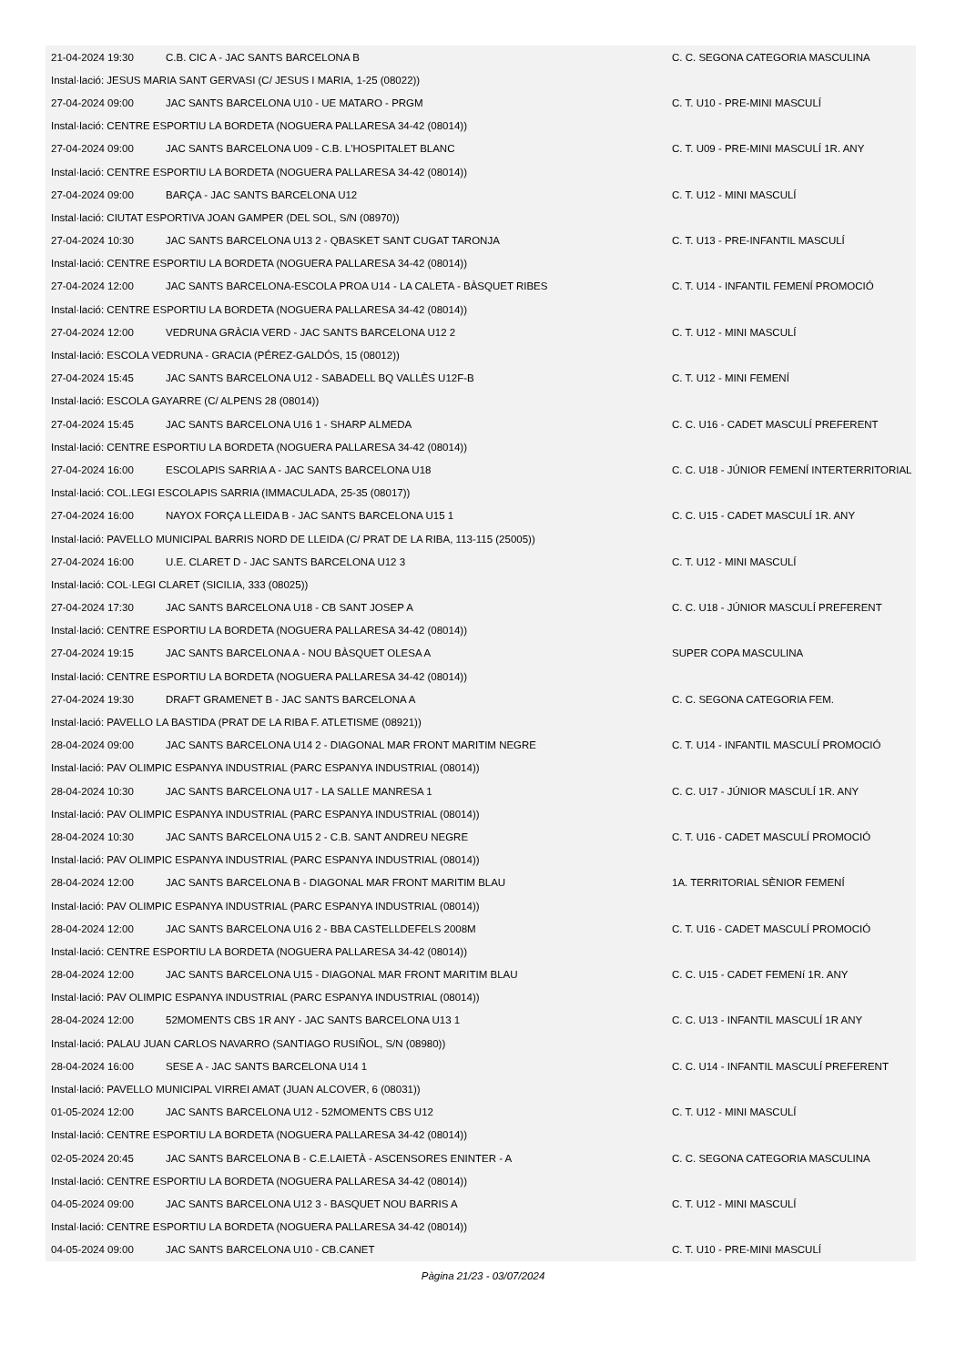| 21-04-2024 19:30 | C.B. CIC A - JAC SANTS BARCELONA B | C. C. SEGONA CATEGORIA MASCULINA |
| Instal·lació: JESUS MARIA SANT GERVASI (C/ JESUS I MARIA, 1-25 (08022)) | | |
| 27-04-2024 09:00 | JAC SANTS BARCELONA U10 - UE MATARO - PRGM | C. T. U10 - PRE-MINI MASCULÍ |
| Instal·lació: CENTRE ESPORTIU LA BORDETA (NOGUERA PALLARESA 34-42 (08014)) | | |
| 27-04-2024 09:00 | JAC SANTS BARCELONA U09 - C.B. L'HOSPITALET BLANC | C. T. U09 - PRE-MINI MASCULÍ 1R. ANY |
| Instal·lació: CENTRE ESPORTIU LA BORDETA (NOGUERA PALLARESA 34-42 (08014)) | | |
| 27-04-2024 09:00 | BARÇA - JAC SANTS BARCELONA U12 | C. T. U12 - MINI MASCULÍ |
| Instal·lació: CIUTAT ESPORTIVA JOAN GAMPER (DEL SOL, S/N (08970)) | | |
| 27-04-2024 10:30 | JAC SANTS BARCELONA U13 2 - QBASKET SANT CUGAT TARONJA | C. T. U13 - PRE-INFANTIL MASCULÍ |
| Instal·lació: CENTRE ESPORTIU LA BORDETA (NOGUERA PALLARESA 34-42 (08014)) | | |
| 27-04-2024 12:00 | JAC SANTS BARCELONA-ESCOLA PROA U14 - LA CALETA - BÀSQUET RIBES | C. T. U14 - INFANTIL FEMENÍ PROMOCIÓ |
| Instal·lació: CENTRE ESPORTIU LA BORDETA (NOGUERA PALLARESA 34-42 (08014)) | | |
| 27-04-2024 12:00 | VEDRUNA GRÀCIA VERD - JAC SANTS BARCELONA U12 2 | C. T. U12 - MINI MASCULÍ |
| Instal·lació: ESCOLA VEDRUNA - GRACIA (PÉREZ-GALDÓS, 15 (08012)) | | |
| 27-04-2024 15:45 | JAC SANTS BARCELONA U12 - SABADELL BQ VALLÈS U12F-B | C. T. U12 - MINI FEMENÍ |
| Instal·lació: ESCOLA GAYARRE (C/ ALPENS 28 (08014)) | | |
| 27-04-2024 15:45 | JAC SANTS BARCELONA U16 1 - SHARP ALMEDA | C. C. U16 - CADET MASCULÍ PREFERENT |
| Instal·lació: CENTRE ESPORTIU LA BORDETA (NOGUERA PALLARESA 34-42 (08014)) | | |
| 27-04-2024 16:00 | ESCOLAPIS SARRIA A - JAC SANTS BARCELONA U18 | C. C. U18 - JÚNIOR FEMENÍ INTERTERRITORIAL |
| Instal·lació: COL.LEGI ESCOLAPIS SARRIA (IMMACULADA, 25-35 (08017)) | | |
| 27-04-2024 16:00 | NAYOX FORÇA LLEIDA B - JAC SANTS BARCELONA U15 1 | C. C. U15 - CADET MASCULÍ 1R. ANY |
| Instal·lació: PAVELLO MUNICIPAL BARRIS NORD DE LLEIDA (C/ PRAT DE LA RIBA, 113-115 (25005)) | | |
| 27-04-2024 16:00 | U.E. CLARET D - JAC SANTS BARCELONA U12 3 | C. T. U12 - MINI MASCULÍ |
| Instal·lació: COL·LEGI CLARET (SICILIA, 333 (08025)) | | |
| 27-04-2024 17:30 | JAC SANTS BARCELONA U18 - CB SANT JOSEP A | C. C. U18 - JÚNIOR MASCULÍ PREFERENT |
| Instal·lació: CENTRE ESPORTIU LA BORDETA (NOGUERA PALLARESA 34-42 (08014)) | | |
| 27-04-2024 19:15 | JAC SANTS BARCELONA A - NOU BÀSQUET OLESA A | SUPER COPA MASCULINA |
| Instal·lació: CENTRE ESPORTIU LA BORDETA (NOGUERA PALLARESA 34-42 (08014)) | | |
| 27-04-2024 19:30 | DRAFT GRAMENET B - JAC SANTS BARCELONA A | C. C. SEGONA CATEGORIA FEM. |
| Instal·lació: PAVELLO LA BASTIDA (PRAT DE LA RIBA F. ATLETISME (08921)) | | |
| 28-04-2024 09:00 | JAC SANTS BARCELONA U14 2 - DIAGONAL MAR FRONT MARITIM NEGRE | C. T. U14 - INFANTIL MASCULÍ PROMOCIÓ |
| Instal·lació: PAV OLIMPIC ESPANYA INDUSTRIAL (PARC ESPANYA INDUSTRIAL (08014)) | | |
| 28-04-2024 10:30 | JAC SANTS BARCELONA U17 - LA SALLE MANRESA 1 | C. C. U17 - JÚNIOR MASCULÍ 1R. ANY |
| Instal·lació: PAV OLIMPIC ESPANYA INDUSTRIAL (PARC ESPANYA INDUSTRIAL (08014)) | | |
| 28-04-2024 10:30 | JAC SANTS BARCELONA U15 2 - C.B. SANT ANDREU NEGRE | C. T. U16 - CADET MASCULÍ PROMOCIÓ |
| Instal·lació: PAV OLIMPIC ESPANYA INDUSTRIAL (PARC ESPANYA INDUSTRIAL (08014)) | | |
| 28-04-2024 12:00 | JAC SANTS BARCELONA B - DIAGONAL MAR FRONT MARITIM BLAU | 1A. TERRITORIAL SÈNIOR FEMENÍ |
| Instal·lació: PAV OLIMPIC ESPANYA INDUSTRIAL (PARC ESPANYA INDUSTRIAL (08014)) | | |
| 28-04-2024 12:00 | JAC SANTS BARCELONA U16 2 - BBA CASTELLDEFELS 2008M | C. T. U16 - CADET MASCULÍ PROMOCIÓ |
| Instal·lació: CENTRE ESPORTIU LA BORDETA (NOGUERA PALLARESA 34-42 (08014)) | | |
| 28-04-2024 12:00 | JAC SANTS BARCELONA U15 - DIAGONAL MAR FRONT MARITIM BLAU | C. C. U15 - CADET FEMENí 1R. ANY |
| Instal·lació: PAV OLIMPIC ESPANYA INDUSTRIAL (PARC ESPANYA INDUSTRIAL (08014)) | | |
| 28-04-2024 12:00 | 52MOMENTS CBS 1R ANY - JAC SANTS BARCELONA U13 1 | C. C. U13 - INFANTIL MASCULÍ 1R ANY |
| Instal·lació: PALAU JUAN CARLOS NAVARRO (SANTIAGO RUSIÑOL, S/N (08980)) | | |
| 28-04-2024 16:00 | SESE A - JAC SANTS BARCELONA U14 1 | C. C. U14 - INFANTIL MASCULÍ PREFERENT |
| Instal·lació: PAVELLO MUNICIPAL VIRREI AMAT (JUAN ALCOVER, 6 (08031)) | | |
| 01-05-2024 12:00 | JAC SANTS BARCELONA U12 - 52MOMENTS CBS U12 | C. T. U12 - MINI MASCULÍ |
| Instal·lació: CENTRE ESPORTIU LA BORDETA (NOGUERA PALLARESA 34-42 (08014)) | | |
| 02-05-2024 20:45 | JAC SANTS BARCELONA B - C.E.LAIETÀ - ASCENSORES ENINTER - A | C. C. SEGONA CATEGORIA MASCULINA |
| Instal·lació: CENTRE ESPORTIU LA BORDETA (NOGUERA PALLARESA 34-42 (08014)) | | |
| 04-05-2024 09:00 | JAC SANTS BARCELONA U12 3 - BASQUET NOU BARRIS A | C. T. U12 - MINI MASCULÍ |
| Instal·lació: CENTRE ESPORTIU LA BORDETA (NOGUERA PALLARESA 34-42 (08014)) | | |
| 04-05-2024 09:00 | JAC SANTS BARCELONA U10 - CB.CANET | C. T. U10 - PRE-MINI MASCULÍ |
Pàgina 21/23 - 03/07/2024